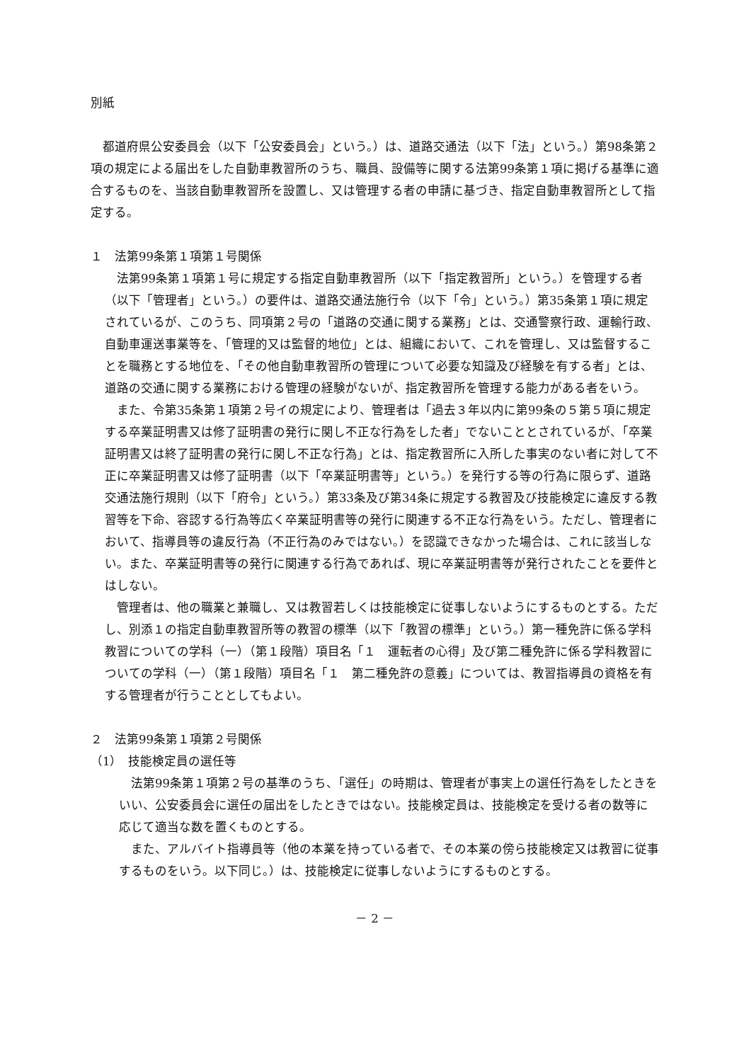別紙
　都道府県公安委員会（以下「公安委員会」という。）は、道路交通法（以下「法」という。）第98条第２項の規定による届出をした自動車教習所のうち、職員、設備等に関する法第99条第１項に掲げる基準に適合するものを、当該自動車教習所を設置し、又は管理する者の申請に基づき、指定自動車教習所として指定する。
１　法第99条第１項第１号関係
　法第99条第１項第１号に規定する指定自動車教習所（以下「指定教習所」という。）を管理する者（以下「管理者」という。）の要件は、道路交通法施行令（以下「令」という。）第35条第１項に規定されているが、このうち、同項第２号の「道路の交通に関する業務」とは、交通警察行政、運輸行政、自動車運送事業等を、「管理的又は監督的地位」とは、組織において、これを管理し、又は監督することを職務とする地位を、「その他自動車教習所の管理について必要な知識及び経験を有する者」とは、道路の交通に関する業務における管理の経験がないが、指定教習所を管理する能力がある者をいう。
　また、令第35条第１項第２号イの規定により、管理者は「過去３年以内に第99条の５第５項に規定する卒業証明書又は修了証明書の発行に関し不正な行為をした者」でないこととされているが、「卒業証明書又は終了証明書の発行に関し不正な行為」とは、指定教習所に入所した事実のない者に対して不正に卒業証明書又は修了証明書（以下「卒業証明書等」という。）を発行する等の行為に限らず、道路交通法施行規則（以下「府令」という。）第33条及び第34条に規定する教習及び技能検定に違反する教習等を下命、容認する行為等広く卒業証明書等の発行に関連する不正な行為をいう。ただし、管理者において、指導員等の違反行為（不正行為のみではない。）を認識できなかった場合は、これに該当しない。また、卒業証明書等の発行に関連する行為であれば、現に卒業証明書等が発行されたことを要件とはしない。
　管理者は、他の職業と兼職し、又は教習若しくは技能検定に従事しないようにするものとする。ただし、別添１の指定自動車教習所等の教習の標準（以下「教習の標準」という。）第一種免許に係る学科教習についての学科（一）（第１段階）項目名「１　運転者の心得」及び第二種免許に係る学科教習についての学科（一）（第１段階）項目名「１　第二種免許の意義」については、教習指導員の資格を有する管理者が行うこととしてもよい。
２　法第99条第１項第２号関係
（1）　技能検定員の選任等
　法第99条第１項第２号の基準のうち、「選任」の時期は、管理者が事実上の選任行為をしたときをいい、公安委員会に選任の届出をしたときではない。技能検定員は、技能検定を受ける者の数等に応じて適当な数を置くものとする。
　また、アルバイト指導員等（他の本業を持っている者で、その本業の傍ら技能検定又は教習に従事するものをいう。以下同じ。）は、技能検定に従事しないようにするものとする。
－ 2 －